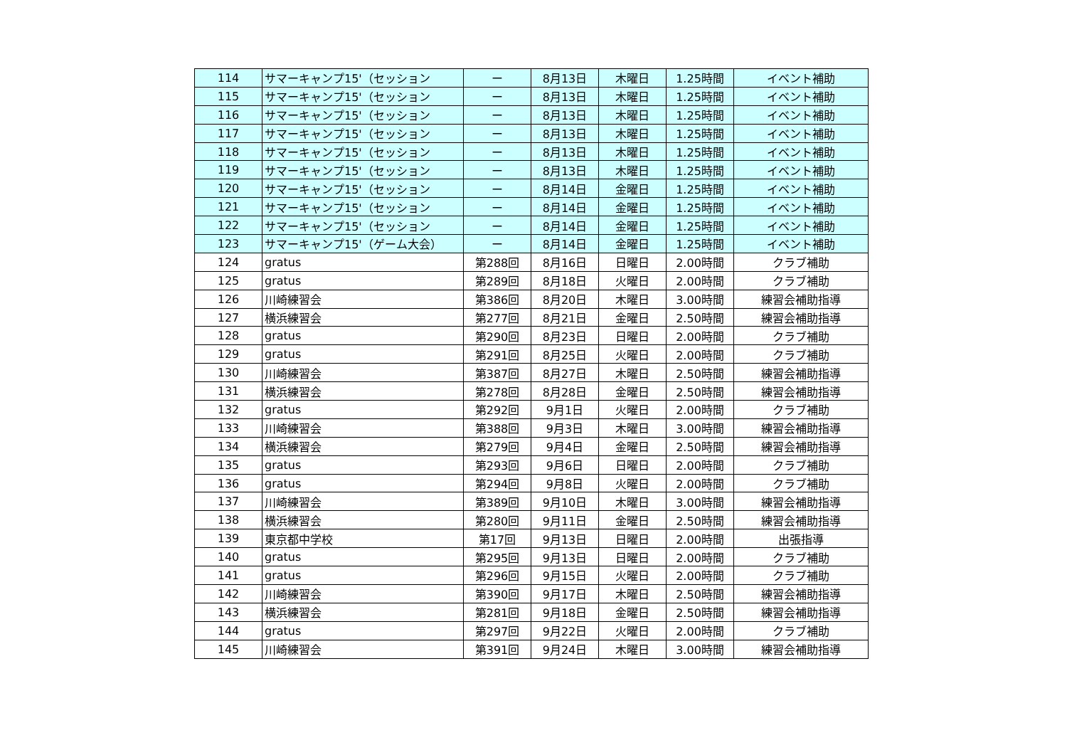| 114 | サマーキャンプ15'（セッション | ー | 8月13日 | 木曜日 | 1.25時間 | イベント補助 |
| 115 | サマーキャンプ15'（セッション | ー | 8月13日 | 木曜日 | 1.25時間 | イベント補助 |
| 116 | サマーキャンプ15'（セッション | ー | 8月13日 | 木曜日 | 1.25時間 | イベント補助 |
| 117 | サマーキャンプ15'（セッション | ー | 8月13日 | 木曜日 | 1.25時間 | イベント補助 |
| 118 | サマーキャンプ15'（セッション | ー | 8月13日 | 木曜日 | 1.25時間 | イベント補助 |
| 119 | サマーキャンプ15'（セッション | ー | 8月13日 | 木曜日 | 1.25時間 | イベント補助 |
| 120 | サマーキャンプ15'（セッション | ー | 8月14日 | 金曜日 | 1.25時間 | イベント補助 |
| 121 | サマーキャンプ15'（セッション | ー | 8月14日 | 金曜日 | 1.25時間 | イベント補助 |
| 122 | サマーキャンプ15'（セッション | ー | 8月14日 | 金曜日 | 1.25時間 | イベント補助 |
| 123 | サマーキャンプ15'（ゲーム大会） | ー | 8月14日 | 金曜日 | 1.25時間 | イベント補助 |
| 124 | gratus | 第288回 | 8月16日 | 日曜日 | 2.00時間 | クラブ補助 |
| 125 | gratus | 第289回 | 8月18日 | 火曜日 | 2.00時間 | クラブ補助 |
| 126 | 川崎練習会 | 第386回 | 8月20日 | 木曜日 | 3.00時間 | 練習会補助指導 |
| 127 | 横浜練習会 | 第277回 | 8月21日 | 金曜日 | 2.50時間 | 練習会補助指導 |
| 128 | gratus | 第290回 | 8月23日 | 日曜日 | 2.00時間 | クラブ補助 |
| 129 | gratus | 第291回 | 8月25日 | 火曜日 | 2.00時間 | クラブ補助 |
| 130 | 川崎練習会 | 第387回 | 8月27日 | 木曜日 | 2.50時間 | 練習会補助指導 |
| 131 | 横浜練習会 | 第278回 | 8月28日 | 金曜日 | 2.50時間 | 練習会補助指導 |
| 132 | gratus | 第292回 | 9月1日 | 火曜日 | 2.00時間 | クラブ補助 |
| 133 | 川崎練習会 | 第388回 | 9月3日 | 木曜日 | 3.00時間 | 練習会補助指導 |
| 134 | 横浜練習会 | 第279回 | 9月4日 | 金曜日 | 2.50時間 | 練習会補助指導 |
| 135 | gratus | 第293回 | 9月6日 | 日曜日 | 2.00時間 | クラブ補助 |
| 136 | gratus | 第294回 | 9月8日 | 火曜日 | 2.00時間 | クラブ補助 |
| 137 | 川崎練習会 | 第389回 | 9月10日 | 木曜日 | 3.00時間 | 練習会補助指導 |
| 138 | 横浜練習会 | 第280回 | 9月11日 | 金曜日 | 2.50時間 | 練習会補助指導 |
| 139 | 東京都中学校 | 第17回 | 9月13日 | 日曜日 | 2.00時間 | 出張指導 |
| 140 | gratus | 第295回 | 9月13日 | 日曜日 | 2.00時間 | クラブ補助 |
| 141 | gratus | 第296回 | 9月15日 | 火曜日 | 2.00時間 | クラブ補助 |
| 142 | 川崎練習会 | 第390回 | 9月17日 | 木曜日 | 2.50時間 | 練習会補助指導 |
| 143 | 横浜練習会 | 第281回 | 9月18日 | 金曜日 | 2.50時間 | 練習会補助指導 |
| 144 | gratus | 第297回 | 9月22日 | 火曜日 | 2.00時間 | クラブ補助 |
| 145 | 川崎練習会 | 第391回 | 9月24日 | 木曜日 | 3.00時間 | 練習会補助指導 |